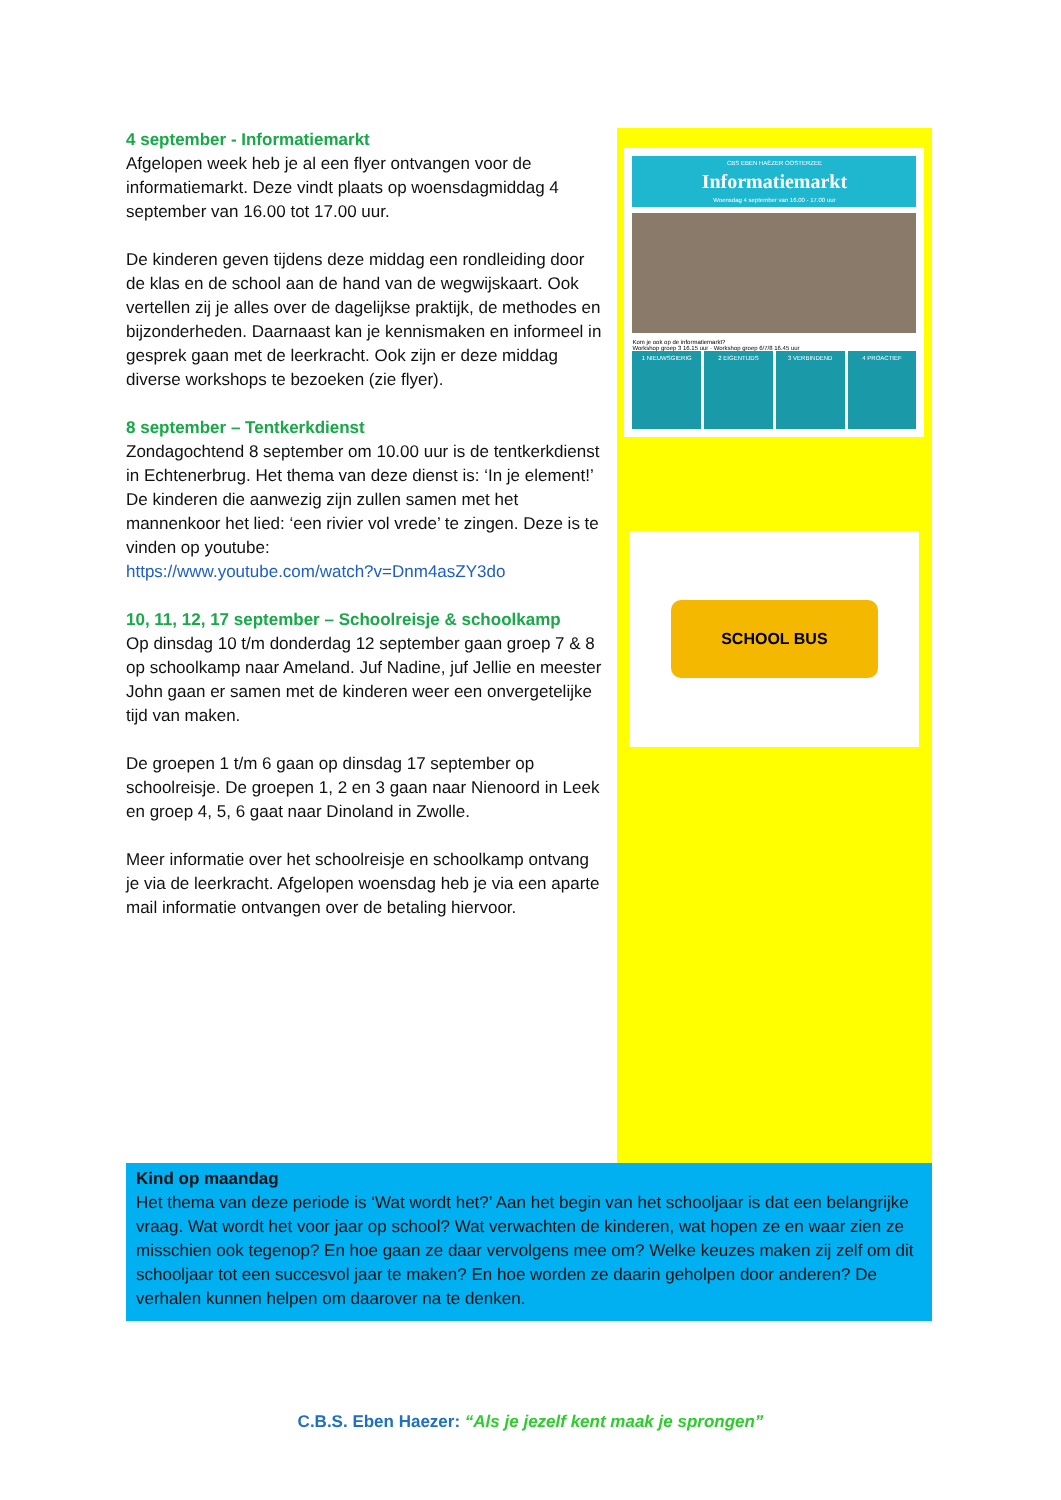4 september - Informatiemarkt
Afgelopen week heb je al een flyer ontvangen voor de informatiemarkt. Deze vindt plaats op woensdagmiddag 4 september van 16.00 tot 17.00 uur.
De kinderen geven tijdens deze middag een rondleiding door de klas en de school aan de hand van de wegwijskaart. Ook vertellen zij je alles over de dagelijkse praktijk, de methodes en bijzonderheden. Daarnaast kan je kennismaken en informeel in gesprek gaan met de leerkracht. Ook zijn er deze middag diverse workshops te bezoeken (zie flyer).
8 september – Tentkerkdienst
Zondagochtend 8 september om 10.00 uur is de tentkerkdienst in Echtenerbrug. Het thema van deze dienst is: ‘In je element!’
De kinderen die aanwezig zijn zullen samen met het mannenkoor het lied: ‘een rivier vol vrede’ te zingen. Deze is te vinden op youtube:
https://www.youtube.com/watch?v=Dnm4asZY3do
10, 11, 12, 17 september – Schoolreisje & schoolkamp
Op dinsdag 10 t/m donderdag 12 september gaan groep 7 & 8 op schoolkamp naar Ameland. Juf Nadine, juf Jellie en meester John gaan er samen met de kinderen weer een onvergetelijke tijd van maken.
De groepen 1 t/m 6 gaan op dinsdag 17 september op schoolreisje. De groepen 1, 2 en 3 gaan naar Nienoord in Leek en groep 4, 5, 6 gaat naar Dinoland in Zwolle.
Meer informatie over het schoolreisje en schoolkamp ontvang je via de leerkracht. Afgelopen woensdag heb je via een aparte mail informatie ontvangen over de betaling hiervoor.
CBS EBEN HAËZER OOSTERZEE
Informatiemarkt
Woensdag 4 september van 16.00 - 17.00 uur
Kom je ook op de informatiemarkt?
Workshop groep 3 16.15 uur · Workshop groep 6/7/8 16.45 uur
1 NIEUWSGIERIG 2 EIGENTIJDS 3 VERBINDEND 4 PROACTIEF
SCHOOL BUS
Kind op maandag
Het thema van deze periode is ‘Wat wordt het?’ Aan het begin van het schooljaar is dat een belangrijke vraag. Wat wordt het voor jaar op school? Wat verwachten de kinderen, wat hopen ze en waar zien ze misschien ook tegenop? En hoe gaan ze daar vervolgens mee om? Welke keuzes maken zij zelf om dit schooljaar tot een succesvol jaar te maken? En hoe worden ze daarin geholpen door anderen? De verhalen kunnen helpen om daarover na te denken.
C.B.S. Eben Haezer: “Als je jezelf kent maak je sprongen”